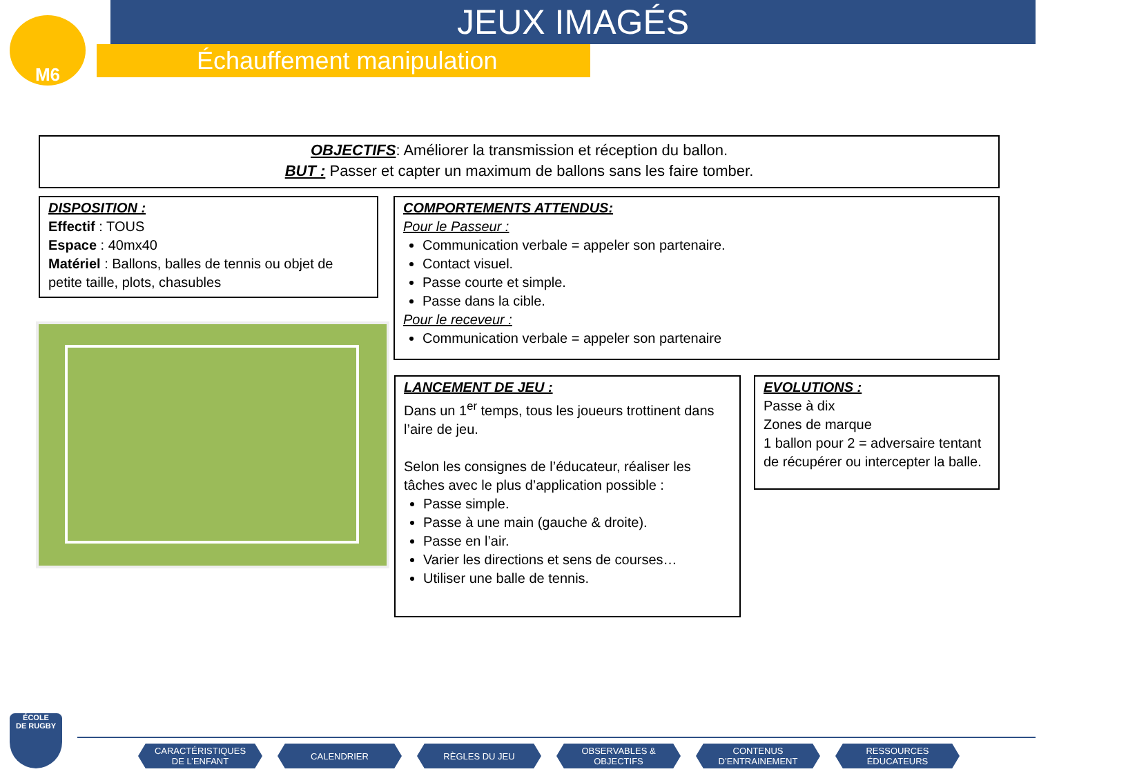M6
JEUX IMAGÉS
Échauffement manipulation
OBJECTIFS: Améliorer la transmission et réception du ballon.
BUT : Passer et capter un maximum de ballons sans les faire tomber.
DISPOSITION :
Effectif : TOUS
Espace : 40mx40
Matériel : Ballons, balles de tennis ou objet de petite taille, plots, chasubles
COMPORTEMENTS ATTENDUS:
Pour le Passeur :
Communication verbale = appeler son partenaire.
Contact visuel.
Passe courte et simple.
Passe dans la cible.
Pour le receveur :
Communication verbale = appeler son partenaire
LANCEMENT DE JEU :
Dans un 1<sup>er</sup> temps, tous les joueurs trottinent dans l’aire de jeu.
Selon les consignes de l’éducateur, réaliser les tâches avec le plus d’application possible :
Passe simple.
Passe à une main (gauche & droite).
Passe en l’air.
Varier les directions et sens de courses…
Utiliser une balle de tennis.
EVOLUTIONS :
Passe à dix
Zones de marque
1 ballon pour 2 = adversaire tentant de récupérer ou intercepter la balle.
ÉCOLE
DE RUGBY
CARACTÉRISTIQUES
DE L’ENFANT CALENDRIER RÈGLES DU JEU OBSERVABLES &
OBJECTIFS CONTENUS
D’ENTRAINEMENT RESSOURCES
ÉDUCATEURS